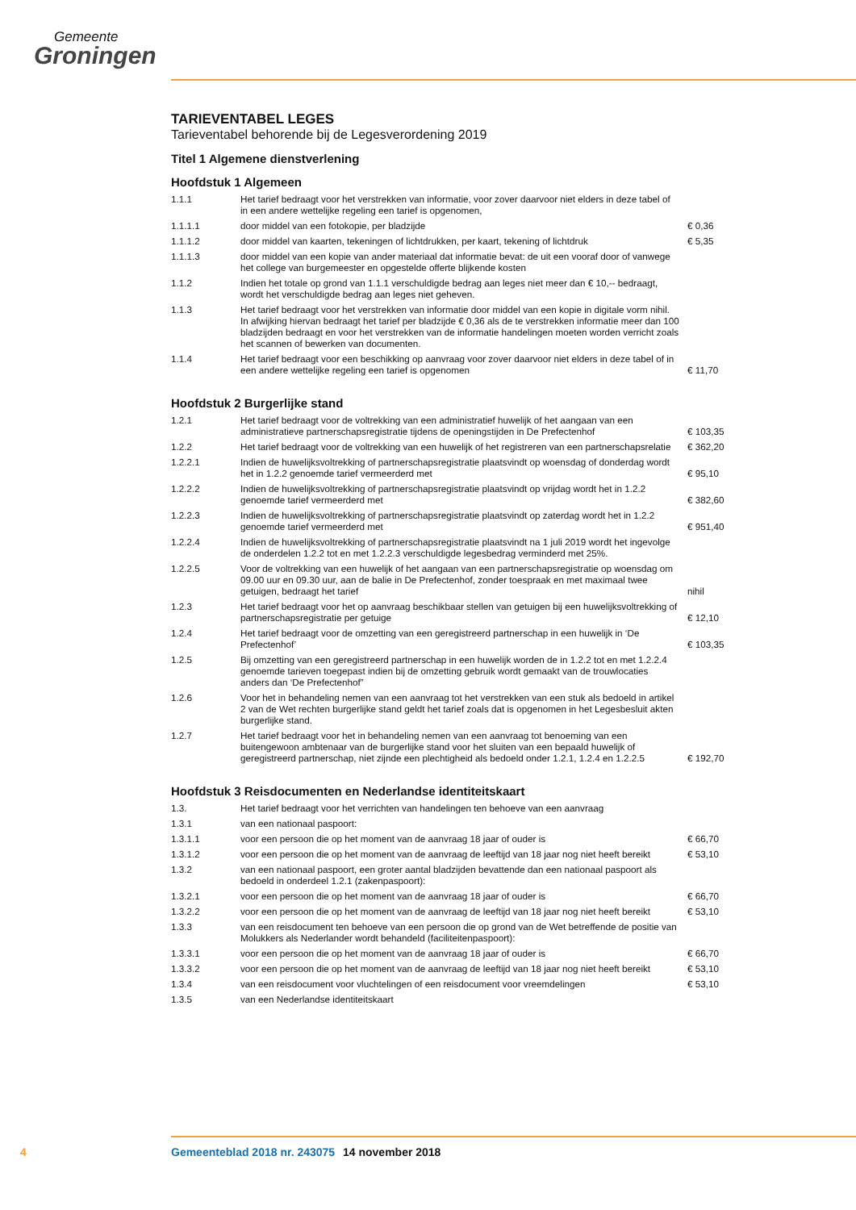Gemeente
Groningen
TARIEVENTABEL LEGES
Tarieventabel behorende bij de Legesverordening 2019
Titel 1 Algemene dienstverlening
Hoofdstuk 1 Algemeen
| 1.1.1 | Het tarief bedraagt voor het verstrekken van informatie, voor zover daarvoor niet elders in deze tabel of in een andere wettelijke regeling een tarief is opgenomen, | |
| 1.1.1.1 | door middel van een fotokopie, per bladzijde | € 0,36 |
| 1.1.1.2 | door middel van kaarten, tekeningen of lichtdrukken, per kaart, tekening of lichtdruk | € 5,35 |
| 1.1.1.3 | door middel van een kopie van ander materiaal dat informatie bevat: de uit een vooraf door of vanwege het college van burgemeester en opgestelde offerte blijkende kosten | |
| 1.1.2 | Indien het totale op grond van 1.1.1 verschuldigde bedrag aan leges niet meer dan € 10,-- bedraagt, wordt het verschuldigde bedrag aan leges niet geheven. | |
| 1.1.3 | Het tarief bedraagt voor het verstrekken van informatie door middel van een kopie in digitale vorm nihil. In afwijking hiervan bedraagt het tarief per bladzijde € 0,36 als de te verstrekken informatie meer dan 100 bladzijden bedraagt en voor het verstrekken van de informatie handelingen moeten worden verricht zoals het scannen of bewerken van documenten. | |
| 1.1.4 | Het tarief bedraagt voor een beschikking op aanvraag voor zover daarvoor niet elders in deze tabel of in een andere wettelijke regeling een tarief is opgenomen | € 11,70 |
Hoofdstuk 2 Burgerlijke stand
| 1.2.1 | Het tarief bedraagt voor de voltrekking van een administratief huwelijk of het aangaan van een administratieve partnerschapsregistratie tijdens de openingstijden in De Prefectenhof | € 103,35 |
| 1.2.2 | Het tarief bedraagt voor de voltrekking van een huwelijk of het registreren van een partnerschapsrelatie | € 362,20 |
| 1.2.2.1 | Indien de huwelijksvoltrekking of partnerschapsregistratie plaatsvindt op woensdag of donderdag wordt het in 1.2.2 genoemde tarief vermeerderd met | € 95,10 |
| 1.2.2.2 | Indien de huwelijksvoltrekking of partnerschapsregistratie plaatsvindt op vrijdag wordt het in 1.2.2 genoemde tarief vermeerderd met | € 382,60 |
| 1.2.2.3 | Indien de huwelijksvoltrekking of partnerschapsregistratie plaatsvindt op zaterdag wordt het in 1.2.2 genoemde tarief vermeerderd met | € 951,40 |
| 1.2.2.4 | Indien de huwelijksvoltrekking of partnerschapsregistratie plaatsvindt na 1 juli 2019 wordt het ingevolge de onderdelen 1.2.2 tot en met 1.2.2.3 verschuldigde legesbedrag verminderd met 25%. | |
| 1.2.2.5 | Voor de voltrekking van een huwelijk of het aangaan van een partnerschapsregistratie op woensdag om 09.00 uur en 09.30 uur, aan de balie in De Prefectenhof, zonder toespraak en met maximaal twee getuigen, bedraagt het tarief | nihil |
| 1.2.3 | Het tarief bedraagt voor het op aanvraag beschikbaar stellen van getuigen bij een huwelijksvoltrekking of partnerschapsregistratie per getuige | € 12,10 |
| 1.2.4 | Het tarief bedraagt voor de omzetting van een geregistreerd partnerschap in een huwelijk in ‘De Prefectenhof’ | € 103,35 |
| 1.2.5 | Bij omzetting van een geregistreerd partnerschap in een huwelijk worden de in 1.2.2 tot en met 1.2.2.4 genoemde tarieven toegepast indien bij de omzetting gebruik wordt gemaakt van de trouwlocaties anders dan ‘De Prefectenhof” | |
| 1.2.6 | Voor het in behandeling nemen van een aanvraag tot het verstrekken van een stuk als bedoeld in artikel 2 van de Wet rechten burgerlijke stand geldt het tarief zoals dat is opgenomen in het Legesbesluit akten burgerlijke stand. | |
| 1.2.7 | Het tarief bedraagt voor het in behandeling nemen van een aanvraag tot benoeming van een buitengewoon ambtenaar van de burgerlijke stand voor het sluiten van een bepaald huwelijk of geregistreerd partnerschap, niet zijnde een plechtigheid als bedoeld onder 1.2.1, 1.2.4 en 1.2.2.5 | € 192,70 |
Hoofdstuk 3 Reisdocumenten en Nederlandse identiteitskaart
| 1.3. | Het tarief bedraagt voor het verrichten van handelingen ten behoeve van een aanvraag | |
| 1.3.1 | van een nationaal paspoort: | |
| 1.3.1.1 | voor een persoon die op het moment van de aanvraag 18 jaar of ouder is | € 66,70 |
| 1.3.1.2 | voor een persoon die op het moment van de aanvraag de leeftijd van 18 jaar nog niet heeft bereikt | € 53,10 |
| 1.3.2 | van een nationaal paspoort, een groter aantal bladzijden bevattende dan een nationaal paspoort als bedoeld in onderdeel 1.2.1 (zakenpaspoort): | |
| 1.3.2.1 | voor een persoon die op het moment van de aanvraag 18 jaar of ouder is | € 66,70 |
| 1.3.2.2 | voor een persoon die op het moment van de aanvraag de leeftijd van 18 jaar nog niet heeft bereikt | € 53,10 |
| 1.3.3 | van een reisdocument ten behoeve van een persoon die op grond van de Wet betreffende de positie van Molukkers als Nederlander wordt behandeld (faciliteitenpaspoort): | |
| 1.3.3.1 | voor een persoon die op het moment van de aanvraag 18 jaar of ouder is | € 66,70 |
| 1.3.3.2 | voor een persoon die op het moment van de aanvraag de leeftijd van 18 jaar nog niet heeft bereikt | € 53,10 |
| 1.3.4 | van een reisdocument voor vluchtelingen of een reisdocument voor vreemdelingen | € 53,10 |
| 1.3.5 | van een Nederlandse identiteitskaart | |
4 Gemeenteblad 2018 nr. 243075 14 november 2018